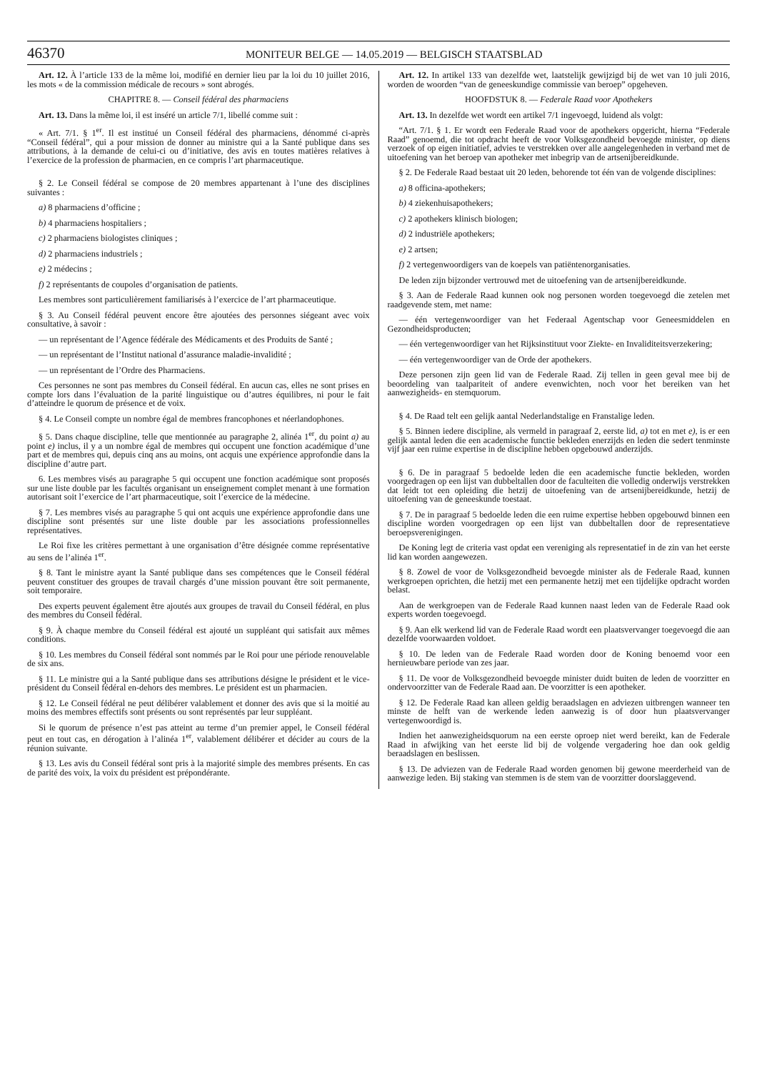46370 MONITEUR BELGE — 14.05.2019 — BELGISCH STAATSBLAD
Art. 12. À l’article 133 de la même loi, modifié en dernier lieu par la loi du 10 juillet 2016, les mots « de la commission médicale de recours » sont abrogés.
CHAPITRE 8. — Conseil fédéral des pharmaciens
Art. 13. Dans la même loi, il est inséré un article 7/1, libellé comme suit :
« Art. 7/1. § 1<sup>er</sup>. Il est institué un Conseil fédéral des pharmaciens, dénommé ci-après “Conseil fédéral”, qui a pour mission de donner au ministre qui a la Santé publique dans ses attributions, à la demande de celui-ci ou d’initiative, des avis en toutes matières relatives à l’exercice de la profession de pharmacien, en ce compris l’art pharmaceutique.
§ 2. Le Conseil fédéral se compose de 20 membres appartenant à l’une des disciplines suivantes :
a) 8 pharmaciens d’officine ;
b) 4 pharmaciens hospitaliers ;
c) 2 pharmaciens biologistes cliniques ;
d) 2 pharmaciens industriels ;
e) 2 médecins ;
f) 2 représentants de coupoles d’organisation de patients.
Les membres sont particulièrement familiarisés à l’exercice de l’art pharmaceutique.
§ 3. Au Conseil fédéral peuvent encore être ajoutées des personnes siégeant avec voix consultative, à savoir :
— un représentant de l’Agence fédérale des Médicaments et des Produits de Santé ;
— un représentant de l’Institut national d’assurance maladie-invalidité ;
— un représentant de l’Ordre des Pharmaciens.
Ces personnes ne sont pas membres du Conseil fédéral. En aucun cas, elles ne sont prises en compte lors dans l’évaluation de la parité linguistique ou d’autres équilibres, ni pour le fait d’atteindre le quorum de présence et de voix.
§ 4. Le Conseil compte un nombre égal de membres francophones et néerlandophones.
§ 5. Dans chaque discipline, telle que mentionnée au paragraphe 2, alinéa 1<sup>er</sup>, du point a) au point e) inclus, il y a un nombre égal de membres qui occupent une fonction académique d’une part et de membres qui, depuis cinq ans au moins, ont acquis une expérience approfondie dans la discipline d’autre part.
6. Les membres visés au paragraphe 5 qui occupent une fonction académique sont proposés sur une liste double par les facultés organisant un enseignement complet menant à une formation autorisant soit l’exercice de l’art pharmaceutique, soit l’exercice de la médecine.
§ 7. Les membres visés au paragraphe 5 qui ont acquis une expérience approfondie dans une discipline sont présentés sur une liste double par les associations professionnelles représentatives.
Le Roi fixe les critères permettant à une organisation d’être désignée comme représentative au sens de l’alinéa 1<sup>er</sup>.
§ 8. Tant le ministre ayant la Santé publique dans ses compétences que le Conseil fédéral peuvent constituer des groupes de travail chargés d’une mission pouvant être soit permanente, soit temporaire.
Des experts peuvent également être ajoutés aux groupes de travail du Conseil fédéral, en plus des membres du Conseil fédéral.
§ 9. À chaque membre du Conseil fédéral est ajouté un suppléant qui satisfait aux mêmes conditions.
§ 10. Les membres du Conseil fédéral sont nommés par le Roi pour une période renouvelable de six ans.
§ 11. Le ministre qui a la Santé publique dans ses attributions désigne le président et le vice-président du Conseil fédéral en-dehors des membres. Le président est un pharmacien.
§ 12. Le Conseil fédéral ne peut délibérer valablement et donner des avis que si la moitié au moins des membres effectifs sont présents ou sont représentés par leur suppléant.
Si le quorum de présence n’est pas atteint au terme d’un premier appel, le Conseil fédéral peut en tout cas, en dérogation à l’alinéa 1<sup>er</sup>, valablement délibérer et décider au cours de la réunion suivante.
§ 13. Les avis du Conseil fédéral sont pris à la majorité simple des membres présents. En cas de parité des voix, la voix du président est prépondérante.
Art. 12. In artikel 133 van dezelfde wet, laatstelijk gewijzigd bij de wet van 10 juli 2016, worden de woorden “van de geneeskundige commissie van beroep” opgeheven.
HOOFDSTUK 8. — Federale Raad voor Apothekers
Art. 13. In dezelfde wet wordt een artikel 7/1 ingevoegd, luidend als volgt:
“Art. 7/1. § 1. Er wordt een Federale Raad voor de apothekers opgericht, hierna “Federale Raad” genoemd, die tot opdracht heeft de voor Volksgezondheid bevoegde minister, op diens verzoek of op eigen initiatief, advies te verstrekken over alle aangelegenheden in verband met de uitoefening van het beroep van apotheker met inbegrip van de artsenijbereidkunde.
§ 2. De Federale Raad bestaat uit 20 leden, behorende tot één van de volgende disciplines:
a) 8 officina-apothekers;
b) 4 ziekenhuisapothekers;
c) 2 apothekers klinisch biologen;
d) 2 industriële apothekers;
e) 2 artsen;
f) 2 vertegenwoordigers van de koepels van patiëntenorganisaties.
De leden zijn bijzonder vertrouwd met de uitoefening van de artsenijbereidkunde.
§ 3. Aan de Federale Raad kunnen ook nog personen worden toegevoegd die zetelen met raadgevende stem, met name:
— één vertegenwoordiger van het Federaal Agentschap voor Geneesmiddelen en Gezondheidsproducten;
— één vertegenwoordiger van het Rijksinstituut voor Ziekte- en Invaliditeitsverzekering;
— één vertegenwoordiger van de Orde der apothekers.
Deze personen zijn geen lid van de Federale Raad. Zij tellen in geen geval mee bij de beoordeling van taalpariteit of andere evenwichten, noch voor het bereiken van het aanwezigheids- en stemquorum.
§ 4. De Raad telt een gelijk aantal Nederlandstalige en Franstalige leden.
§ 5. Binnen iedere discipline, als vermeld in paragraaf 2, eerste lid, a) tot en met e), is er een gelijk aantal leden die een academische functie bekleden enerzijds en leden die sedert tenminste vijf jaar een ruime expertise in de discipline hebben opgebouwd anderzijds.
§ 6. De in paragraaf 5 bedoelde leden die een academische functie bekleden, worden voorgedragen op een lijst van dubbeltallen door de faculteiten die volledig onderwijs verstrekken dat leidt tot een opleiding die hetzij de uitoefening van de artsenijbereidkunde, hetzij de uitoefening van de geneeskunde toestaat.
§ 7. De in paragraaf 5 bedoelde leden die een ruime expertise hebben opgebouwd binnen een discipline worden voorgedragen op een lijst van dubbeltallen door de representatieve beroepsverenigingen.
De Koning legt de criteria vast opdat een vereniging als representatief in de zin van het eerste lid kan worden aangewezen.
§ 8. Zowel de voor de Volksgezondheid bevoegde minister als de Federale Raad, kunnen werkgroepen oprichten, die hetzij met een permanente hetzij met een tijdelijke opdracht worden belast.
Aan de werkgroepen van de Federale Raad kunnen naast leden van de Federale Raad ook experts worden toegevoegd.
§ 9. Aan elk werkend lid van de Federale Raad wordt een plaatsvervanger toegevoegd die aan dezelfde voorwaarden voldoet.
§ 10. De leden van de Federale Raad worden door de Koning benoemd voor een hernieuwbare periode van zes jaar.
§ 11. De voor de Volksgezondheid bevoegde minister duidt buiten de leden de voorzitter en ondervoorzitter van de Federale Raad aan. De voorzitter is een apotheker.
§ 12. De Federale Raad kan alleen geldig beraadslagen en adviezen uitbrengen wanneer ten minste de helft van de werkende leden aanwezig is of door hun plaatsvervanger vertegenwoordigd is.
Indien het aanwezigheidsquorum na een eerste oproep niet werd bereikt, kan de Federale Raad in afwijking van het eerste lid bij de volgende vergadering hoe dan ook geldig beraadslagen en beslissen.
§ 13. De adviezen van de Federale Raad worden genomen bij gewone meerderheid van de aanwezige leden. Bij staking van stemmen is de stem van de voorzitter doorslaggevend.